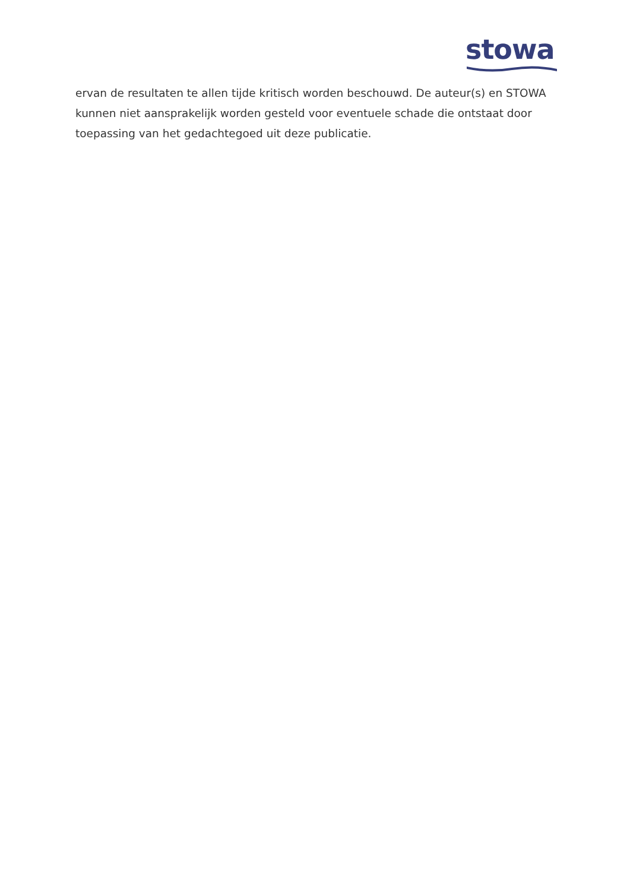stowa
ervan de resultaten te allen tijde kritisch worden beschouwd. De auteur(s) en STOWA kunnen niet aansprakelijk worden gesteld voor eventuele schade die ontstaat door toepassing van het gedachtegoed uit deze publicatie.